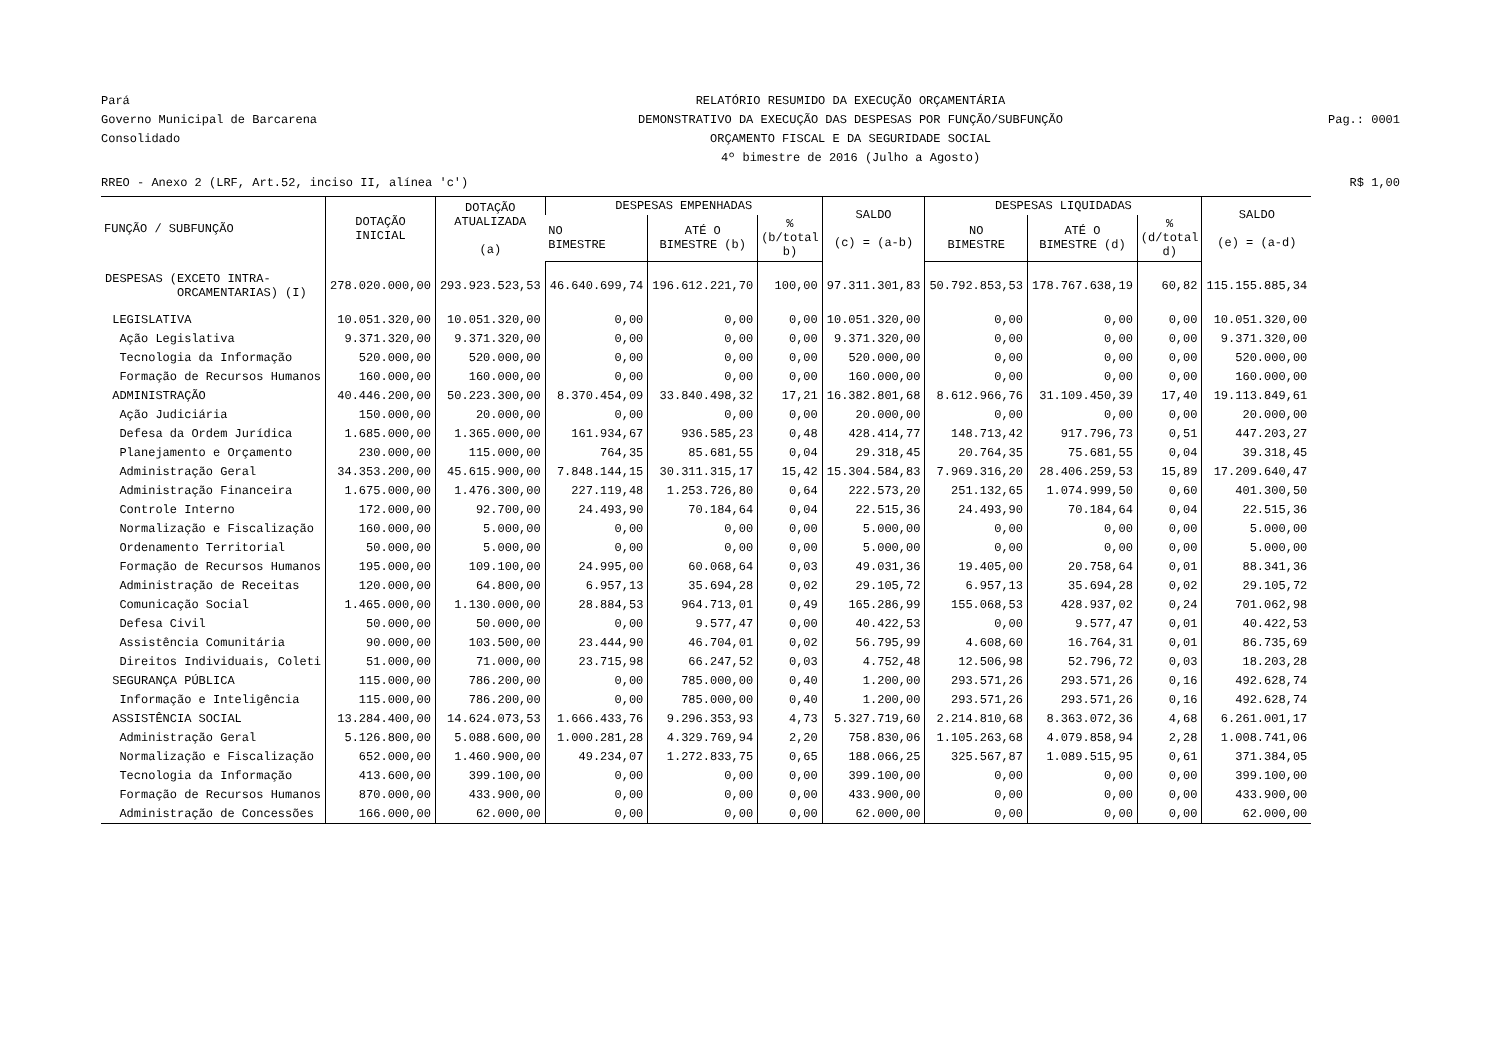Pará
Governo Municipal de Barcarena
Consolidado
RELATÓRIO RESUMIDO DA EXECUÇÃO ORÇAMENTÁRIA
DEMONSTRATIVO DA EXECUÇÃO DAS DESPESAS POR FUNÇÃO/SUBFUNÇÃO
ORÇAMENTO FISCAL E DA SEGURIDADE SOCIAL
4º bimestre de 2016 (Julho a Agosto)
Pag.: 0001
RREO - Anexo 2 (LRF, Art.52, inciso II, alínea 'c') R$ 1,00
| FUNÇÃO / SUBFUNÇÃO | DOTAÇÃO INICIAL | DOTAÇÃO ATUALIZADA (a) | DESPESAS EMPENHADAS | | | SALDO (c) = (a-b) | DESPESAS LIQUIDADAS | | | SALDO (e) = (a-d) |
| --- | --- | --- | --- | --- | --- | --- | --- | --- | --- | --- |
| | | | NO BIMESTRE | ATÉ O BIMESTRE (b) | % (b/total b) | | NO BIMESTRE | ATÉ O BIMESTRE (d) | % (d/total d) | |
| DESPESAS (EXCETO INTRA- ORCAMENTARIAS) (I) | 278.020.000,00 | 293.923.523,53 | 46.640.699,74 | 196.612.221,70 | 100,00 | 97.311.301,83 | 50.792.853,53 | 178.767.638,19 | 60,82 | 115.155.885,34 |
| LEGISLATIVA | 10.051.320,00 | 10.051.320,00 | 0,00 | 0,00 | 0,00 | 10.051.320,00 | 0,00 | 0,00 | 0,00 | 10.051.320,00 |
| Ação Legislativa | 9.371.320,00 | 9.371.320,00 | 0,00 | 0,00 | 0,00 | 9.371.320,00 | 0,00 | 0,00 | 0,00 | 9.371.320,00 |
| Tecnologia da Informação | 520.000,00 | 520.000,00 | 0,00 | 0,00 | 0,00 | 520.000,00 | 0,00 | 0,00 | 0,00 | 520.000,00 |
| Formação de Recursos Humanos | 160.000,00 | 160.000,00 | 0,00 | 0,00 | 0,00 | 160.000,00 | 0,00 | 0,00 | 0,00 | 160.000,00 |
| ADMINISTRAÇÃO | 40.446.200,00 | 50.223.300,00 | 8.370.454,09 | 33.840.498,32 | 17,21 | 16.382.801,68 | 8.612.966,76 | 31.109.450,39 | 17,40 | 19.113.849,61 |
| Ação Judiciária | 150.000,00 | 20.000,00 | 0,00 | 0,00 | 0,00 | 20.000,00 | 0,00 | 0,00 | 0,00 | 20.000,00 |
| Defesa da Ordem Jurídica | 1.685.000,00 | 1.365.000,00 | 161.934,67 | 936.585,23 | 0,48 | 428.414,77 | 148.713,42 | 917.796,73 | 0,51 | 447.203,27 |
| Planejamento e Orçamento | 230.000,00 | 115.000,00 | 764,35 | 85.681,55 | 0,04 | 29.318,45 | 20.764,35 | 75.681,55 | 0,04 | 39.318,45 |
| Administração Geral | 34.353.200,00 | 45.615.900,00 | 7.848.144,15 | 30.311.315,17 | 15,42 | 15.304.584,83 | 7.969.316,20 | 28.406.259,53 | 15,89 | 17.209.640,47 |
| Administração Financeira | 1.675.000,00 | 1.476.300,00 | 227.119,48 | 1.253.726,80 | 0,64 | 222.573,20 | 251.132,65 | 1.074.999,50 | 0,60 | 401.300,50 |
| Controle Interno | 172.000,00 | 92.700,00 | 24.493,90 | 70.184,64 | 0,04 | 22.515,36 | 24.493,90 | 70.184,64 | 0,04 | 22.515,36 |
| Normalização e Fiscalização | 160.000,00 | 5.000,00 | 0,00 | 0,00 | 0,00 | 5.000,00 | 0,00 | 0,00 | 0,00 | 5.000,00 |
| Ordenamento Territorial | 50.000,00 | 5.000,00 | 0,00 | 0,00 | 0,00 | 5.000,00 | 0,00 | 0,00 | 0,00 | 5.000,00 |
| Formação de Recursos Humanos | 195.000,00 | 109.100,00 | 24.995,00 | 60.068,64 | 0,03 | 49.031,36 | 19.405,00 | 20.758,64 | 0,01 | 88.341,36 |
| Administração de Receitas | 120.000,00 | 64.800,00 | 6.957,13 | 35.694,28 | 0,02 | 29.105,72 | 6.957,13 | 35.694,28 | 0,02 | 29.105,72 |
| Comunicação Social | 1.465.000,00 | 1.130.000,00 | 28.884,53 | 964.713,01 | 0,49 | 165.286,99 | 155.068,53 | 428.937,02 | 0,24 | 701.062,98 |
| Defesa Civil | 50.000,00 | 50.000,00 | 0,00 | 9.577,47 | 0,00 | 40.422,53 | 0,00 | 9.577,47 | 0,01 | 40.422,53 |
| Assistência Comunitária | 90.000,00 | 103.500,00 | 23.444,90 | 46.704,01 | 0,02 | 56.795,99 | 4.608,60 | 16.764,31 | 0,01 | 86.735,69 |
| Direitos Individuais, Coleti | 51.000,00 | 71.000,00 | 23.715,98 | 66.247,52 | 0,03 | 4.752,48 | 12.506,98 | 52.796,72 | 0,03 | 18.203,28 |
| SEGURANÇA PÚBLICA | 115.000,00 | 786.200,00 | 0,00 | 785.000,00 | 0,40 | 1.200,00 | 293.571,26 | 293.571,26 | 0,16 | 492.628,74 |
| Informação e Inteligência | 115.000,00 | 786.200,00 | 0,00 | 785.000,00 | 0,40 | 1.200,00 | 293.571,26 | 293.571,26 | 0,16 | 492.628,74 |
| ASSISTÊNCIA SOCIAL | 13.284.400,00 | 14.624.073,53 | 1.666.433,76 | 9.296.353,93 | 4,73 | 5.327.719,60 | 2.214.810,68 | 8.363.072,36 | 4,68 | 6.261.001,17 |
| Administração Geral | 5.126.800,00 | 5.088.600,00 | 1.000.281,28 | 4.329.769,94 | 2,20 | 758.830,06 | 1.105.263,68 | 4.079.858,94 | 2,28 | 1.008.741,06 |
| Normalização e Fiscalização | 652.000,00 | 1.460.900,00 | 49.234,07 | 1.272.833,75 | 0,65 | 188.066,25 | 325.567,87 | 1.089.515,95 | 0,61 | 371.384,05 |
| Tecnologia da Informação | 413.600,00 | 399.100,00 | 0,00 | 0,00 | 0,00 | 399.100,00 | 0,00 | 0,00 | 0,00 | 399.100,00 |
| Formação de Recursos Humanos | 870.000,00 | 433.900,00 | 0,00 | 0,00 | 0,00 | 433.900,00 | 0,00 | 0,00 | 0,00 | 433.900,00 |
| Administração de Concessões | 166.000,00 | 62.000,00 | 0,00 | 0,00 | 0,00 | 62.000,00 | 0,00 | 0,00 | 0,00 | 62.000,00 |